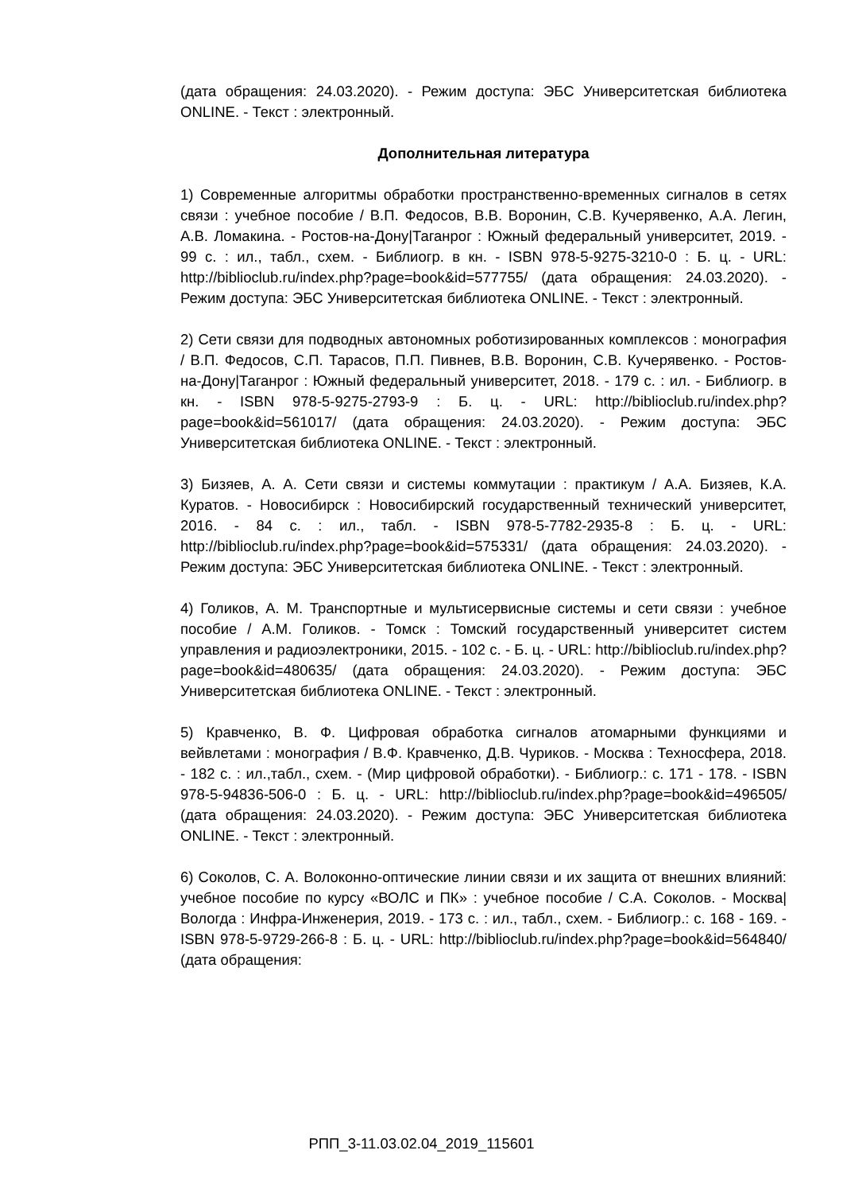(дата обращения: 24.03.2020). - Режим доступа: ЭБС Университетская библиотека ONLINE. - Текст : электронный.
Дополнительная литература
1) Современные алгоритмы обработки пространственно-временных сигналов в сетях связи : учебное пособие / В.П. Федосов, В.В. Воронин, С.В. Кучерявенко, А.А. Легин, А.В. Ломакина. - Ростов-на-Дону|Таганрог : Южный федеральный университет, 2019. - 99 с. : ил., табл., схем. - Библиогр. в кн. - ISBN 978-5-9275-3210-0 : Б. ц. - URL: http://biblioclub.ru/index.php?page=book&id=577755/ (дата обращения: 24.03.2020). - Режим доступа: ЭБС Университетская библиотека ONLINE. - Текст : электронный.
2) Сети связи для подводных автономных роботизированных комплексов : монография / В.П. Федосов, С.П. Тарасов, П.П. Пивнев, В.В. Воронин, С.В. Кучерявенко. - Ростов-на-Дону|Таганрог : Южный федеральный университет, 2018. - 179 с. : ил. - Библиогр. в кн. - ISBN 978-5-9275-2793-9 : Б. ц. - URL: http://biblioclub.ru/index.php?page=book&id=561017/ (дата обращения: 24.03.2020). - Режим доступа: ЭБС Университетская библиотека ONLINE. - Текст : электронный.
3) Бизяев, А. А. Сети связи и системы коммутации : практикум / А.А. Бизяев, К.А. Куратов. - Новосибирск : Новосибирский государственный технический университет, 2016. - 84 с. : ил., табл. - ISBN 978-5-7782-2935-8 : Б. ц. - URL: http://biblioclub.ru/index.php?page=book&id=575331/ (дата обращения: 24.03.2020). - Режим доступа: ЭБС Университетская библиотека ONLINE. - Текст : электронный.
4) Голиков, А. М. Транспортные и мультисервисные системы и сети связи : учебное пособие / А.М. Голиков. - Томск : Томский государственный университет систем управления и радиоэлектроники, 2015. - 102 с. - Б. ц. - URL: http://biblioclub.ru/index.php?page=book&id=480635/ (дата обращения: 24.03.2020). - Режим доступа: ЭБС Университетская библиотека ONLINE. - Текст : электронный.
5) Кравченко, В. Ф. Цифровая обработка сигналов атомарными функциями и вейвлетами : монография / В.Ф. Кравченко, Д.В. Чуриков. - Москва : Техносфера, 2018. - 182 с. : ил.,табл., схем. - (Мир цифровой обработки). - Библиогр.: с. 171 - 178. - ISBN 978-5-94836-506-0 : Б. ц. - URL: http://biblioclub.ru/index.php?page=book&id=496505/ (дата обращения: 24.03.2020). - Режим доступа: ЭБС Университетская библиотека ONLINE. - Текст : электронный.
6) Соколов, С. А. Волоконно-оптические линии связи и их защита от внешних влияний: учебное пособие по курсу «ВОЛС и ПК» : учебное пособие / С.А. Соколов. - Москва|Вологда : Инфра-Инженерия, 2019. - 173 с. : ил., табл., схем. - Библиогр.: с. 168 - 169. - ISBN 978-5-9729-266-8 : Б. ц. - URL: http://biblioclub.ru/index.php?page=book&id=564840/ (дата обращения:
РПП_3-11.03.02.04_2019_115601